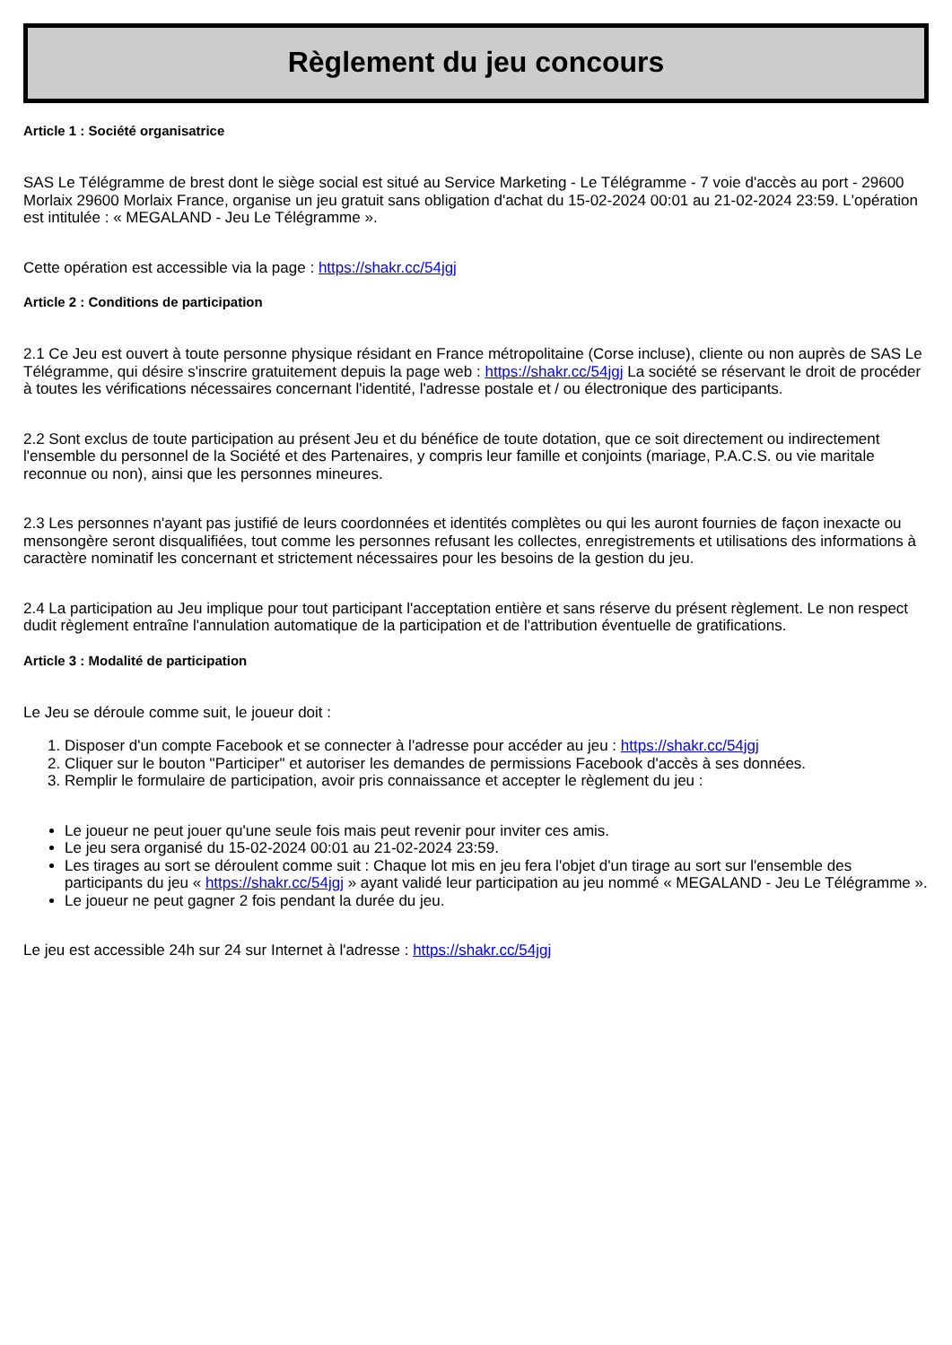Règlement du jeu concours
Article 1 : Société organisatrice
SAS Le Télégramme de brest dont le siège social est situé au Service Marketing - Le Télégramme - 7 voie d'accès au port - 29600 Morlaix 29600 Morlaix France, organise un jeu gratuit sans obligation d'achat du 15-02-2024 00:01 au 21-02-2024 23:59. L'opération est intitulée : « MEGALAND - Jeu Le Télégramme ».
Cette opération est accessible via la page : https://shakr.cc/54jgj
Article 2 : Conditions de participation
2.1 Ce Jeu est ouvert à toute personne physique résidant en France métropolitaine (Corse incluse), cliente ou non auprès de SAS Le Télégramme, qui désire s'inscrire gratuitement depuis la page web : https://shakr.cc/54jgj La société se réservant le droit de procéder à toutes les vérifications nécessaires concernant l'identité, l'adresse postale et / ou électronique des participants.
2.2 Sont exclus de toute participation au présent Jeu et du bénéfice de toute dotation, que ce soit directement ou indirectement l'ensemble du personnel de la Société et des Partenaires, y compris leur famille et conjoints (mariage, P.A.C.S. ou vie maritale reconnue ou non), ainsi que les personnes mineures.
2.3 Les personnes n'ayant pas justifié de leurs coordonnées et identités complètes ou qui les auront fournies de façon inexacte ou mensongère seront disqualifiées, tout comme les personnes refusant les collectes, enregistrements et utilisations des informations à caractère nominatif les concernant et strictement nécessaires pour les besoins de la gestion du jeu.
2.4 La participation au Jeu implique pour tout participant l'acceptation entière et sans réserve du présent règlement. Le non respect dudit règlement entraîne l'annulation automatique de la participation et de l'attribution éventuelle de gratifications.
Article 3 : Modalité de participation
Le Jeu se déroule comme suit, le joueur doit :
1. Disposer d'un compte Facebook et se connecter à l'adresse pour accéder au jeu : https://shakr.cc/54jgj
2. Cliquer sur le bouton "Participer" et autoriser les demandes de permissions Facebook d'accès à ses données.
3. Remplir le formulaire de participation, avoir pris connaissance et accepter le règlement du jeu :
Le joueur ne peut jouer qu'une seule fois mais peut revenir pour inviter ces amis.
Le jeu sera organisé du 15-02-2024 00:01 au 21-02-2024 23:59.
Les tirages au sort se déroulent comme suit : Chaque lot mis en jeu fera l'objet d'un tirage au sort sur l'ensemble des participants du jeu « https://shakr.cc/54jgj » ayant validé leur participation au jeu nommé « MEGALAND - Jeu Le Télégramme ».
Le joueur ne peut gagner 2 fois pendant la durée du jeu.
Le jeu est accessible 24h sur 24 sur Internet à l'adresse : https://shakr.cc/54jgj